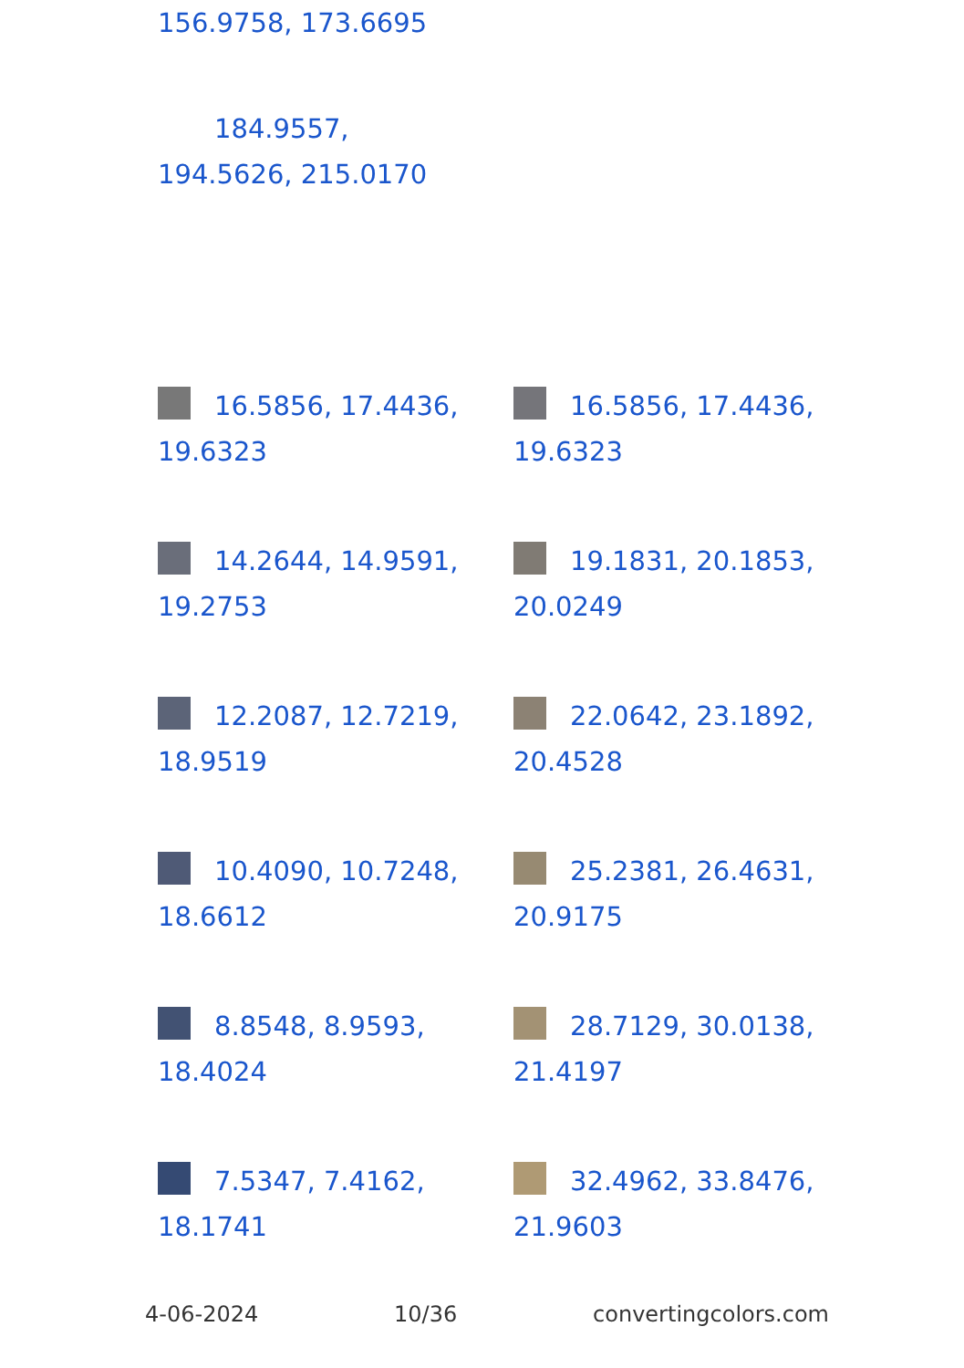156.9758, 173.6695
184.9557, 194.5626, 215.0170
16.5856, 17.4436, 19.6323
16.5856, 17.4436, 19.6323
14.2644, 14.9591, 19.2753
19.1831, 20.1853, 20.0249
12.2087, 12.7219, 18.9519
22.0642, 23.1892, 20.4528
10.4090, 10.7248, 18.6612
25.2381, 26.4631, 20.9175
8.8548, 8.9593, 18.4024
28.7129, 30.0138, 21.4197
7.5347, 7.4162, 18.1741
32.4962, 33.8476, 21.9603
4-06-2024 10/36 convertingcolors.com